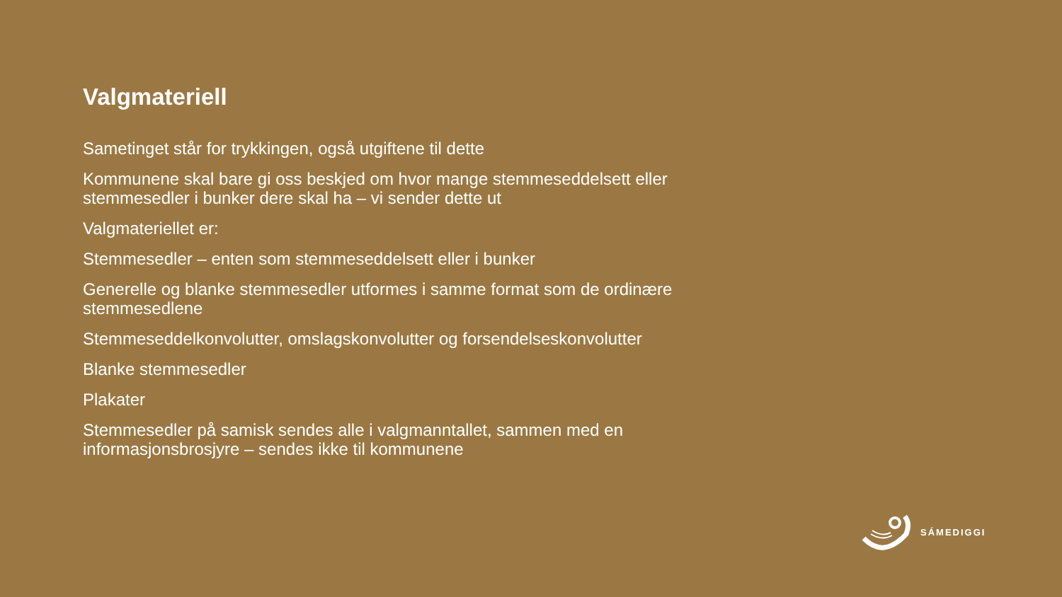Valgmateriell
Sametinget står for trykkingen, også utgiftene til dette
Kommunene skal bare gi oss beskjed om hvor mange stemmeseddelsett eller stemmesedler i bunker dere skal ha – vi sender dette ut
Valgmateriellet er:
Stemmesedler – enten som stemmeseddelsett eller i bunker
Generelle og blanke stemmesedler utformes i samme format som de ordinære stemmesedlene
Stemmeseddelkonvolutter, omslagskonvolutter og forsendelseskonvolutter
Blanke stemmesedler
Plakater
Stemmesedler på samisk sendes alle i valgmanntallet, sammen med en informasjonsbrosjyre – sendes ikke til kommunene
SÁMEDIGGI